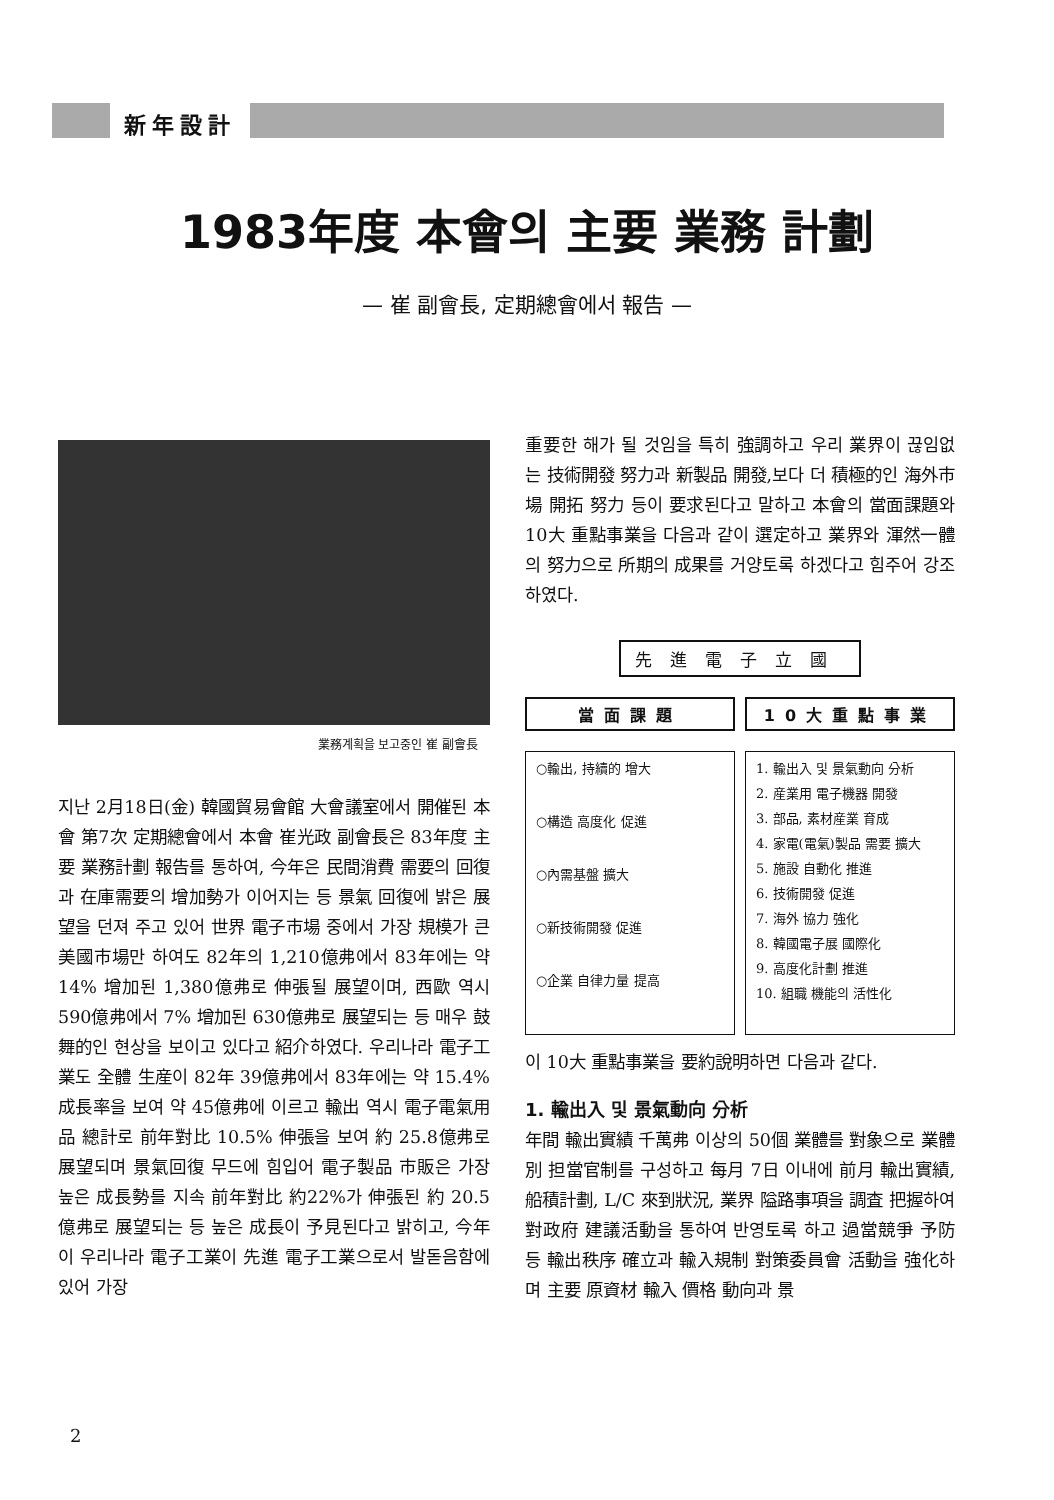新年設計
1983年度 本會의 主要 業務 計劃
— 崔 副會長, 定期總會에서 報告 —
業務계획을 보고중인 崔 副會長
지난 2月18日(金) 韓國貿易會館 大會議室에서 開催된 本會 第7次 定期總會에서 本會 崔光政 副會長은 83年度 主要 業務計劃 報告를 통하여, 今年은 民間消費 需要의 回復과 在庫需要의 增加勢가 이어지는 등 景氣 回復에 밝은 展望을 던져 주고 있어 世界 電子市場 중에서 가장 規模가 큰 美國市場만 하여도 82年의 1,210億弗에서 83年에는 약14% 增加된 1,380億弗로 伸張될 展望이며, 西歐 역시 590億弗에서 7% 增加된 630億弗로 展望되는 등 매우 鼓舞的인 현상을 보이고 있다고 紹介하였다. 우리나라 電子工業도 全體 生産이 82年 39億弗에서 83年에는 약 15.4% 成長率을 보여 약 45億弗에 이르고 輸出 역시 電子電氣用品 總計로 前年對比 10.5% 伸張을 보여 約 25.8億弗로 展望되며 景氣回復 무드에 힘입어 電子製品 市販은 가장 높은 成長勢를 지속 前年對比 約22%가 伸張된 約 20.5億弗로 展望되는 등 높은 成長이 予見된다고 밝히고, 今年이 우리나라 電子工業이 先進 電子工業으로서 발돋음함에 있어 가장
重要한 해가 될 것임을 특히 強調하고 우리 業界이 끊임없는 技術開發 努力과 新製品 開發,보다 더 積極的인 海外市場 開拓 努力 등이 要求된다고 말하고 本會의 當面課題와 10大 重點事業을 다음과 같이 選定하고 業界와 渾然一體의 努力으로 所期의 成果를 거양토록 하겠다고 힘주어 강조하였다.
先進電子立國
當面課題
○輸出, 持續的 增大
○構造 高度化 促進
○內需基盤 擴大
○新技術開發 促進
○企業 自律力量 提高
10大重點事業
1. 輸出入 및 景氣動向 分析
2. 産業用 電子機器 開發
3. 部品, 素材産業 育成
4. 家電(電氣)製品 需要 擴大
5. 施設 自動化 推進
6. 技術開發 促進
7. 海外 協力 強化
8. 韓國電子展 國際化
9. 高度化計劃 推進
10. 組職 機能의 活性化
이 10大 重點事業을 要約說明하면 다음과 같다.
1. 輸出入 및 景氣動向 分析
年間 輸出實績 千萬弗 이상의 50個 業體를 對象으로 業體別 担當官制를 구성하고 每月 7日 이내에 前月 輸出實績, 船積計劃, L/C 來到狀況, 業界 隘路事項을 調査 把握하여 對政府 建議活動을 통하여 반영토록 하고 過當競爭 予防 등 輸出秩序 確立과 輸入規制 對策委員會 活動을 強化하며 主要 原資材 輸入 價格 動向과 景
2